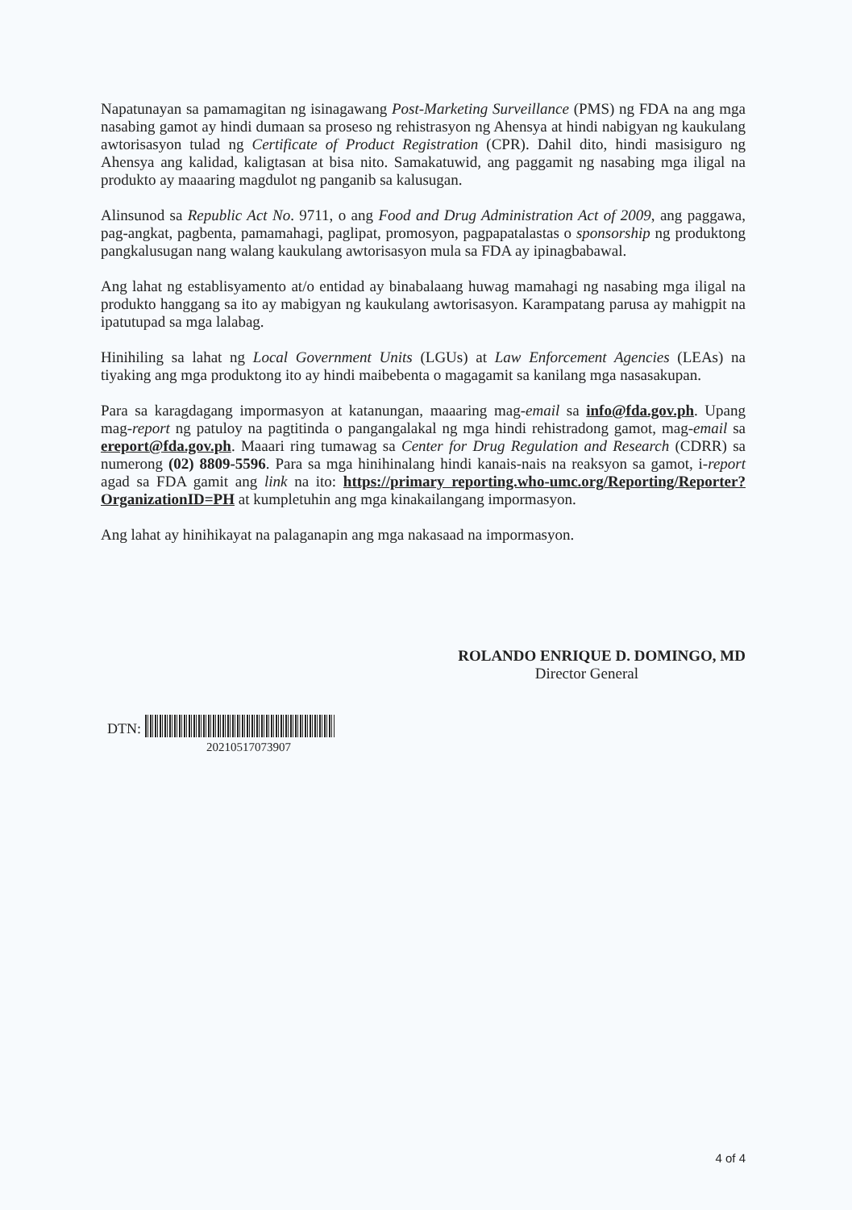Napatunayan sa pamamagitan ng isinagawang Post-Marketing Surveillance (PMS) ng FDA na ang mga nasabing gamot ay hindi dumaan sa proseso ng rehistrasyon ng Ahensya at hindi nabigyan ng kaukulang awtorisasyon tulad ng Certificate of Product Registration (CPR). Dahil dito, hindi masisiguro ng Ahensya ang kalidad, kaligtasan at bisa nito. Samakatuwid, ang paggamit ng nasabing mga iligal na produkto ay maaaring magdulot ng panganib sa kalusugan.
Alinsunod sa Republic Act No. 9711, o ang Food and Drug Administration Act of 2009, ang paggawa, pag-angkat, pagbenta, pamamahagi, paglipat, promosyon, pagpapatalastas o sponsorship ng produktong pangkalusugan nang walang kaukulang awtorisasyon mula sa FDA ay ipinagbabawal.
Ang lahat ng establisyamento at/o entidad ay binabalaang huwag mamahagi ng nasabing mga iligal na produkto hanggang sa ito ay mabigyan ng kaukulang awtorisasyon. Karampatang parusa ay mahigpit na ipatutupad sa mga lalabag.
Hinihiling sa lahat ng Local Government Units (LGUs) at Law Enforcement Agencies (LEAs) na tiyaking ang mga produktong ito ay hindi maibebenta o magagamit sa kanilang mga nasasakupan.
Para sa karagdagang impormasyon at katanungan, maaaring mag-email sa info@fda.gov.ph. Upang mag-report ng patuloy na pagtitinda o pangangalakal ng mga hindi rehistradong gamot, mag-email sa ereport@fda.gov.ph. Maaari ring tumawag sa Center for Drug Regulation and Research (CDRR) sa numerong (02) 8809-5596. Para sa mga hinihinalang hindi kanais-nais na reaksyon sa gamot, i-report agad sa FDA gamit ang link na ito: https://primary reporting.who-umc.org/Reporting/Reporter?OrganizationID=PH at kumpletuhin ang mga kinakailangang impormasyon.
Ang lahat ay hinihikayat na palaganapin ang mga nakasaad na impormasyon.
ROLANDO ENRIQUE D. DOMINGO, MD
Director General
DTN:
20210517073907
4 of 4